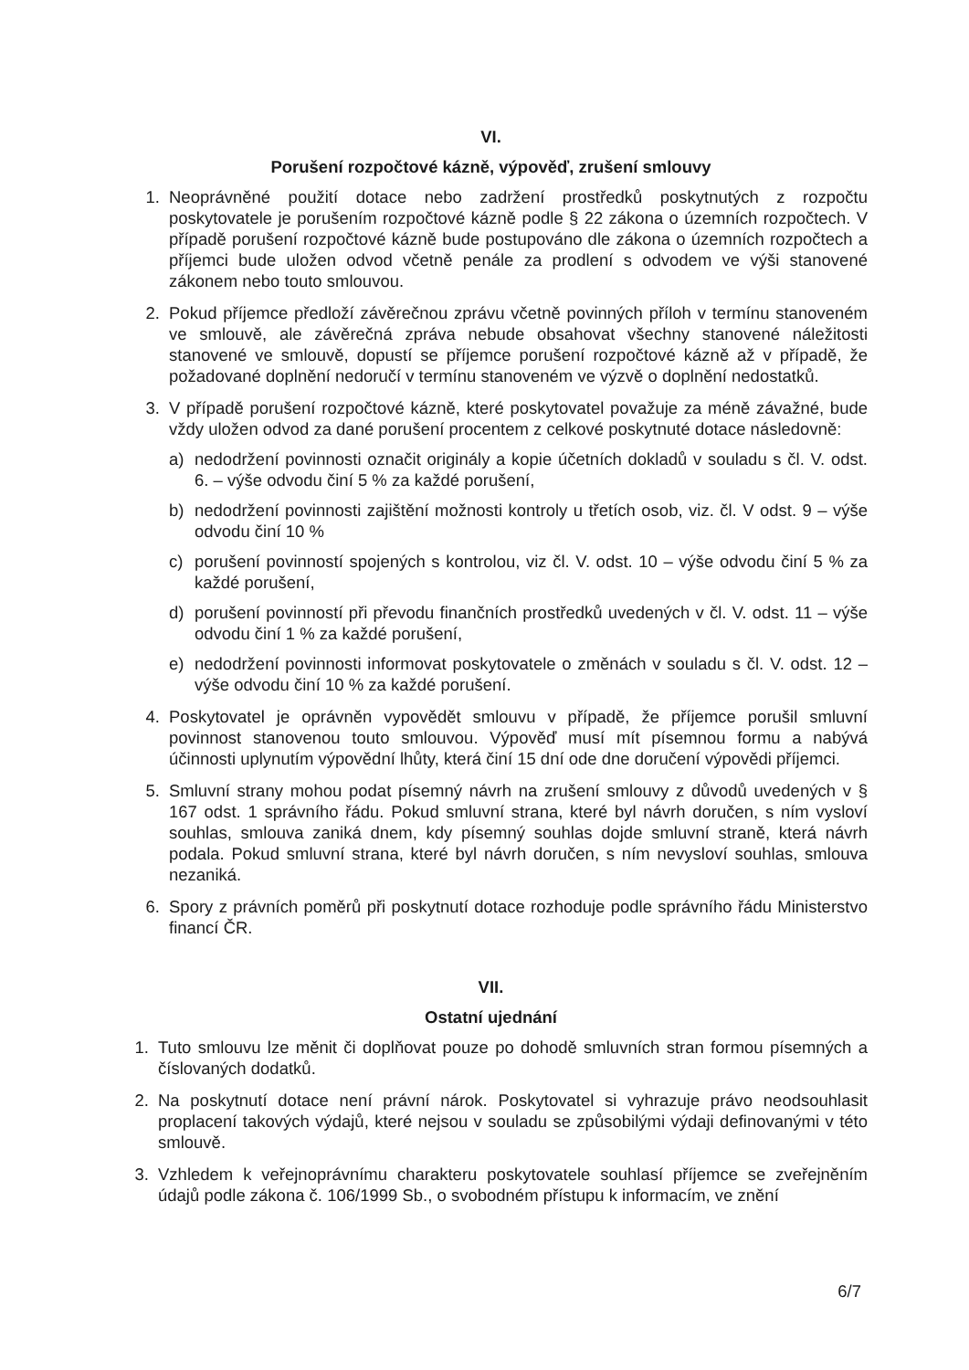VI.
Porušení rozpočtové kázně, výpověď, zrušení smlouvy
1. Neoprávněné použití dotace nebo zadržení prostředků poskytnutých z rozpočtu poskytovatele je porušením rozpočtové kázně podle § 22 zákona o územních rozpočtech. V případě porušení rozpočtové kázně bude postupováno dle zákona o územních rozpočtech a příjemci bude uložen odvod včetně penále za prodlení s odvodem ve výši stanovené zákonem nebo touto smlouvou.
2. Pokud příjemce předloží závěrečnou zprávu včetně povinných příloh v termínu stanoveném ve smlouvě, ale závěrečná zpráva nebude obsahovat všechny stanovené náležitosti stanovené ve smlouvě, dopustí se příjemce porušení rozpočtové kázně až v případě, že požadované doplnění nedoručí v termínu stanoveném ve výzvě o doplnění nedostatků.
3. V případě porušení rozpočtové kázně, které poskytovatel považuje za méně závažné, bude vždy uložen odvod za dané porušení procentem z celkové poskytnuté dotace následovně:
a) nedodržení povinnosti označit originály a kopie účetních dokladů v souladu s čl. V. odst. 6. – výše odvodu činí 5 % za každé porušení,
b) nedodržení povinnosti zajištění možnosti kontroly u třetích osob, viz. čl. V odst. 9 – výše odvodu činí 10 %
c) porušení povinností spojených s kontrolou, viz čl. V. odst. 10 – výše odvodu činí 5 % za každé porušení,
d) porušení povinností při převodu finančních prostředků uvedených v čl. V. odst. 11 – výše odvodu činí 1 % za každé porušení,
e) nedodržení povinnosti informovat poskytovatele o změnách v souladu s čl. V. odst. 12 – výše odvodu činí 10 % za každé porušení.
4. Poskytovatel je oprávněn vypovědět smlouvu v případě, že příjemce porušil smluvní povinnost stanovenou touto smlouvou. Výpověď musí mít písemnou formu a nabývá účinnosti uplynutím výpovědní lhůty, která činí 15 dní ode dne doručení výpovědi příjemci.
5. Smluvní strany mohou podat písemný návrh na zrušení smlouvy z důvodů uvedených v § 167 odst. 1 správního řádu. Pokud smluvní strana, které byl návrh doručen, s ním vysloví souhlas, smlouva zaniká dnem, kdy písemný souhlas dojde smluvní straně, která návrh podala. Pokud smluvní strana, které byl návrh doručen, s ním nevysloví souhlas, smlouva nezaniká.
6. Spory z právních poměrů při poskytnutí dotace rozhoduje podle správního řádu Ministerstvo financí ČR.
VII.
Ostatní ujednání
1. Tuto smlouvu lze měnit či doplňovat pouze po dohodě smluvních stran formou písemných a číslovaných dodatků.
2. Na poskytnutí dotace není právní nárok. Poskytovatel si vyhrazuje právo neodsouhlasit proplacení takových výdajů, které nejsou v souladu se způsobilými výdaji definovanými v této smlouvě.
3. Vzhledem k veřejnoprávnímu charakteru poskytovatele souhlasí příjemce se zveřejněním údajů podle zákona č. 106/1999 Sb., o svobodném přístupu k informacím, ve znění
6/7